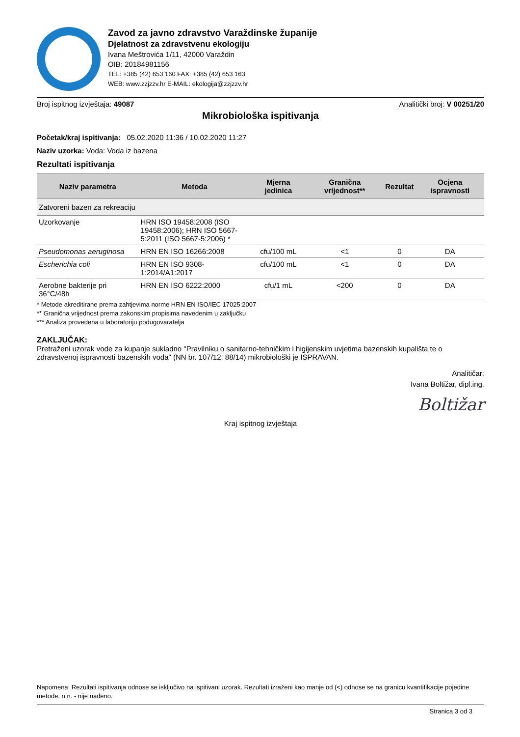Zavod za javno zdravstvo Varaždinske županije
Djelatnost za zdravstvenu ekologiju
Ivana Meštrovića 1/11, 42000 Varaždin
OIB: 20184981156
TEL: +385 (42) 653 160 FAX: +385 (42) 653 163
WEB: www.zzjzzv.hr E-MAIL: ekologija@zzjzzv.hr
Broj ispitnog izvještaja: 49087 Analitički broj: V 00251/20
Mikrobiološka ispitivanja
Početak/kraj ispitivanja: 05.02.2020 11:36 / 10.02.2020 11:27
Naziv uzorka: Voda: Voda iz bazena
Rezultati ispitivanja
| Naziv parametra | Metoda | Mjerna jedinica | Granična vrijednost** | Rezultat | Ocjena ispravnosti |
| --- | --- | --- | --- | --- | --- |
| Zatvoreni bazen za rekreaciju | | | | | |
| Uzorkovanje | HRN ISO 19458:2008 (ISO 19458:2006); HRN ISO 5667-5:2011 (ISO 5667-5:2006) * | | | | |
| Pseudomonas aeruginosa | HRN EN ISO 16266:2008 | cfu/100 mL | <1 | 0 | DA |
| Escherichia coli | HRN EN ISO 9308-1:2014/A1:2017 | cfu/100 mL | <1 | 0 | DA |
| Aerobne bakterije pri 36°C/48h | HRN EN ISO 6222:2000 | cfu/1 mL | <200 | 0 | DA |
* Metode akreditirane prema zahtjevima norme HRN EN ISO/IEC 17025:2007
** Granična vrijednost prema zakonskim propisima navedenim u zaključku
*** Analiza provedena u laboratoriju podugovaratelja
ZAKLJUČAK:
Pretraženi uzorak vode za kupanje sukladno "Pravilniku o sanitarno-tehničkim i higijenskim uvjetima bazenskih kupališta te o zdravstvenoj ispravnosti bazenskih voda" (NN br. 107/12; 88/14) mikrobiološki je ISPRAVAN.
Analitičar:
Ivana Boltižar, dipl.ing.
Boltižar
Kraj ispitnog izvještaja
Napomena: Rezultati ispitivanja odnose se isključivo na ispitivani uzorak. Rezultati izraženi kao manje od (<) odnose se na granicu kvantifikacije pojedine metode. n.n. - nije nađeno.
Stranica 3 od 3